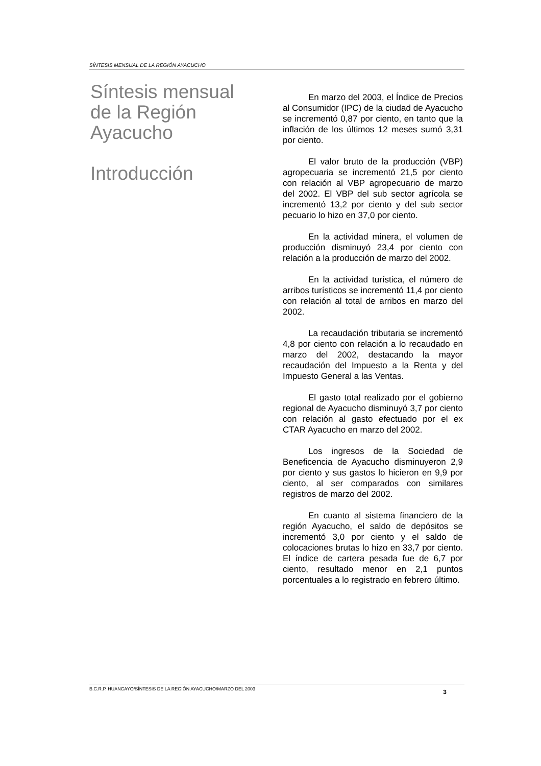SÍNTESIS MENSUAL DE LA REGIÓN AYACUCHO
Síntesis mensual de la Región Ayacucho
Introducción
En marzo del 2003, el Índice de Precios al Consumidor (IPC) de la ciudad de Ayacucho se incrementó 0,87 por ciento, en tanto que la inflación de los últimos 12 meses sumó 3,31 por ciento.
El valor bruto de la producción (VBP) agropecuaria se incrementó 21,5 por ciento con relación al VBP agropecuario de marzo del 2002. El VBP del sub sector agrícola se incrementó 13,2 por ciento y del sub sector pecuario lo hizo en 37,0 por ciento.
En la actividad minera, el volumen de producción disminuyó 23,4 por ciento con relación a la producción de marzo del 2002.
En la actividad turística, el número de arribos turísticos se incrementó 11,4 por ciento con relación al total de arribos en marzo del 2002.
La recaudación tributaria se incrementó 4,8 por ciento con relación a lo recaudado en marzo del 2002, destacando la mayor recaudación del Impuesto a la Renta y del Impuesto General a las Ventas.
El gasto total realizado por el gobierno regional de Ayacucho disminuyó 3,7 por ciento con relación al gasto efectuado por el ex CTAR Ayacucho en marzo del 2002.
Los ingresos de la Sociedad de Beneficencia de Ayacucho disminuyeron 2,9 por ciento y sus gastos lo hicieron en 9,9 por ciento, al ser comparados con similares registros de marzo del 2002.
En cuanto al sistema financiero de la región Ayacucho, el saldo de depósitos se incrementó 3,0 por ciento y el saldo de colocaciones brutas lo hizo en 33,7 por ciento. El índice de cartera pesada fue de 6,7 por ciento, resultado menor en 2,1 puntos porcentuales a lo registrado en febrero último.
B.C.R.P. HUANCAYO/SÍNTESIS DE LA REGIÓN AYACUCHO/MARZO DEL 2003 3